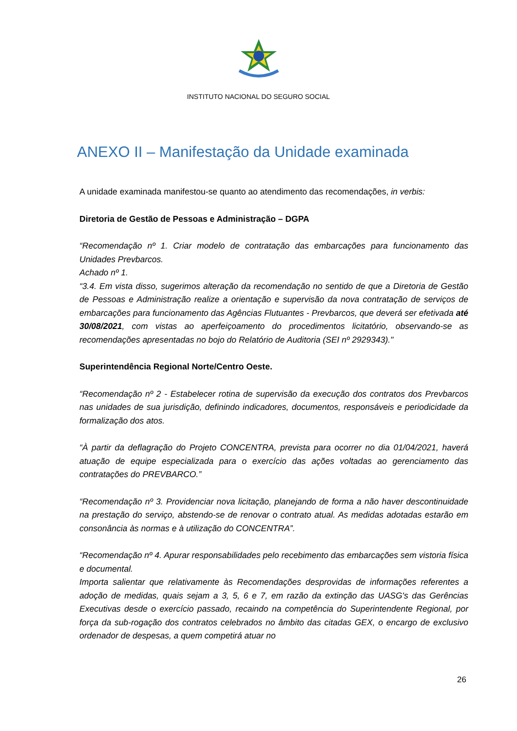INSTITUTO NACIONAL DO SEGURO SOCIAL
ANEXO II – Manifestação da Unidade examinada
A unidade examinada manifestou-se quanto ao atendimento das recomendações, in verbis:
Diretoria de Gestão de Pessoas e Administração – DGPA
“Recomendação nº 1. Criar modelo de contratação das embarcações para funcionamento das Unidades Prevbarcos.
Achado nº 1.
“3.4. Em vista disso, sugerimos alteração da recomendação no sentido de que a Diretoria de Gestão de Pessoas e Administração realize a orientação e supervisão da nova contratação de serviços de embarcações para funcionamento das Agências Flutuantes - Prevbarcos, que deverá ser efetivada até 30/08/2021, com vistas ao aperfeiçoamento do procedimentos licitatório, observando-se as recomendações apresentadas no bojo do Relatório de Auditoria (SEI nº 2929343)."
Superintendência Regional Norte/Centro Oeste.
“Recomendação nº 2 - Estabelecer rotina de supervisão da execução dos contratos dos Prevbarcos nas unidades de sua jurisdição, definindo indicadores, documentos, responsáveis e periodicidade da formalização dos atos.
“À partir da deflagração do Projeto CONCENTRA, prevista para ocorrer no dia 01/04/2021, haverá atuação de equipe especializada para o exercício das ações voltadas ao gerenciamento das contratações do PREVBARCO.”
“Recomendação nº 3. Providenciar nova licitação, planejando de forma a não haver descontinuidade na prestação do serviço, abstendo-se de renovar o contrato atual. As medidas adotadas estarão em consonância às normas e à utilização do CONCENTRA”.
“Recomendação nº 4. Apurar responsabilidades pelo recebimento das embarcações sem vistoria física e documental.
Importa salientar que relativamente às Recomendações desprovidas de informações referentes a adoção de medidas, quais sejam a 3, 5, 6 e 7, em razão da extinção das UASG's das Gerências Executivas desde o exercício passado, recaindo na competência do Superintendente Regional, por força da sub-rogação dos contratos celebrados no âmbito das citadas GEX, o encargo de exclusivo ordenador de despesas, a quem competirá atuar no
26